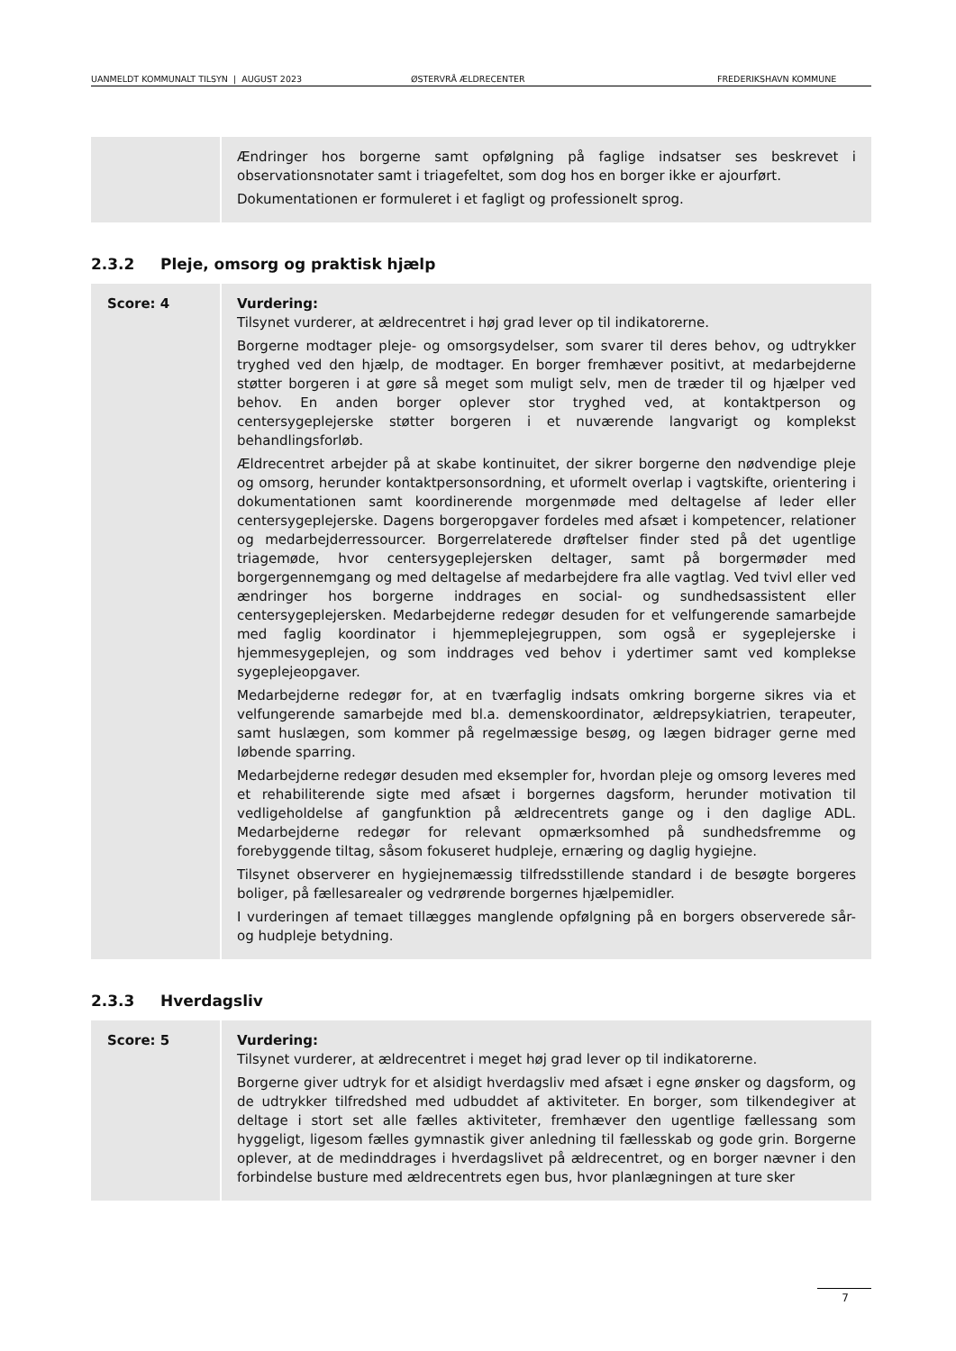UANMELDT KOMMUNALT TILSYN | AUGUST 2023 ØSTERVRÅ ÆLDRECENTER FREDERIKSHAVN KOMMUNE
| | Ændringer hos borgerne samt opfølgning på faglige indsatser ses beskrevet i observationsnotater samt i triagefeltet, som dog hos en borger ikke er ajourført. Dokumentationen er formuleret i et fagligt og professionelt sprog. |
2.3.2 Pleje, omsorg og praktisk hjælp
| Score: 4 | Vurdering: Tilsynet vurderer, at ældrecentret i høj grad lever op til indikatorerne. Borgerne modtager pleje- og omsorgsydelser, som svarer til deres behov, og udtrykker tryghed ved den hjælp, de modtager. En borger fremhæver positivt, at medarbejderne støtter borgeren i at gøre så meget som muligt selv, men de træder til og hjælper ved behov. En anden borger oplever stor tryghed ved, at kontaktperson og centersygeplejerske støtter borgeren i et nuværende langvarigt og komplekst behandlingsforløb. Ældrecentret arbejder på at skabe kontinuitet, der sikrer borgerne den nødvendige pleje og omsorg, herunder kontaktpersonsordning, et uformelt overlap i vagtskifte, orientering i dokumentationen samt koordinerende morgenmøde med deltagelse af leder eller centersygeplejerske. Dagens borgeropgaver fordeles med afsæt i kompetencer, relationer og medarbejderressourcer. Borgerrelaterede drøftelser finder sted på det ugentlige triagemøde, hvor centersygeplejersken deltager, samt på borgermøder med borgergennemgang og med deltagelse af medarbejdere fra alle vagtlag. Ved tvivl eller ved ændringer hos borgerne inddrages en social- og sundhedsassistent eller centersygeplejersken. Medarbejderne redegør desuden for et velfungerende samarbejde med faglig koordinator i hjemmeplejegruppen, som også er sygeplejerske i hjemmesygeplejen, og som inddrages ved behov i ydertimer samt ved komplekse sygeplejeopgaver. Medarbejderne redegør for, at en tværfaglig indsats omkring borgerne sikres via et velfungerende samarbejde med bl.a. demenskoordinator, ældrepsykiatrien, terapeuter, samt huslægen, som kommer på regelmæssige besøg, og lægen bidrager gerne med løbende sparring. Medarbejderne redegør desuden med eksempler for, hvordan pleje og omsorg leveres med et rehabiliterende sigte med afsæt i borgernes dagsform, herunder motivation til vedligeholdelse af gangfunktion på ældrecentrets gange og i den daglige ADL. Medarbejderne redegør for relevant opmærksomhed på sundhedsfremme og forebyggende tiltag, såsom fokuseret hudpleje, ernæring og daglig hygiejne. Tilsynet observerer en hygiejnemæssig tilfredsstillende standard i de besøgte borgeres boliger, på fællesarealer og vedrørende borgernes hjælpemidler. I vurderingen af temaet tillægges manglende opfølgning på en borgers observerede sår- og hudpleje betydning. |
2.3.3 Hverdagsliv
| Score: 5 | Vurdering: Tilsynet vurderer, at ældrecentret i meget høj grad lever op til indikatorerne. Borgerne giver udtryk for et alsidigt hverdagsliv med afsæt i egne ønsker og dagsform, og de udtrykker tilfredshed med udbuddet af aktiviteter. En borger, som tilkendegiver at deltage i stort set alle fælles aktiviteter, fremhæver den ugentlige fællessang som hyggeligt, ligesom fælles gymnastik giver anledning til fællesskab og gode grin. Borgerne oplever, at de medinddrages i hverdagslivet på ældrecentret, og en borger nævner i den forbindelse busture med ældrecentrets egen bus, hvor planlægningen at ture sker |
7